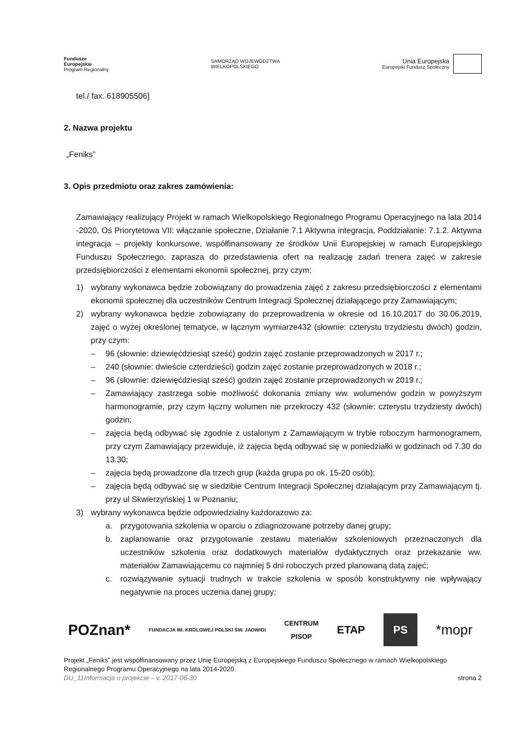Fundusze
Europejskie
Program Regionalny
SAMORZĄD WOJEWÓDZTWA
WIELKOPOLSKIEGO
Unia Europejska
Europejski Fundusz Społeczny
tel./ fax. 618905506]
2. Nazwa projektu
„Feniks”
3. Opis przedmiotu oraz zakres zamówienia:
Zamawiający realizujący Projekt w ramach Wielkopolskiego Regionalnego Programu Operacyjnego na lata 2014 -2020, Oś Priorytetowa VII: włączanie społeczne, Działanie 7.1 Aktywna integracja, Poddziałanie: 7.1.2. Aktywna integracja – projekty konkursowe, współfinansowany ze środków Unii Europejskiej w ramach Europejskiego Funduszu Społecznego, zaprasza do przedstawienia ofert na realizację zadań trenera zajęć w zakresie przedsiębiorczości z elementami ekonomii społecznej, przy czym:
1) wybrany wykonawca będzie zobowiązany do prowadzenia zajęć z zakresu przedsiębiorczości z elementami ekonomii społecznej dla uczestników Centrum Integracji Społecznej działającego przy Zamawiającym;
2) wybrany wykonawca będzie zobowiązany do przeprowadzenia w okresie od 16.10.2017 do 30.06.2019, zajęć o wyżej określonej tematyce, w łącznym wymiarze432 (słownie: czterystu trzydziestu dwóch) godzin, przy czym:
– 96 (słownie: dziewięćdziesiąt sześć) godzin zajęć zostanie przeprowadzonych w 2017 r.;
– 240 (słownie: dwieście czterdzieści) godzin zajęć zostanie przeprowadzonych w 2018 r.;
– 96 (słownie: dziewięćdziesiąt sześć) godzin zajęć zostanie przeprowadzonych w 2019 r.;
– Zamawiający zastrzega sobie możliwość dokonania zmiany ww. wolumenów godzin w powyższym harmonogramie, przy czym łączny wolumen nie przekroczy 432 (słownie: czterystu trzydziesty dwóch) godzin;
– zajęcia będą odbywać się zgodnie z ustalonym z Zamawiającym w trybie roboczym harmonogramem, przy czym Zamawiający przewiduje, iż zajęcia będą odbywać się w poniedziałki w godzinach od 7.30 do 13.30;
– zajęcia będą prowadzone dla trzech grup (każda grupa po ok. 15-20 osób);
– zajęcia będą odbywać się w siedzibie Centrum Integracji Społecznej działającym przy Zamawiającym tj. przy ul Skwierzyńskiej 1 w Poznaniu;
3) wybrany wykonawca będzie odpowiedzialny każdorazowo za:
a. przygotowania szkolenia w oparciu o zdiagnozowane potrzeby danej grupy;
b. zaplanowanie oraz przygotowanie zestawu materiałów szkoleniowych przeznaczonych dla uczestników szkolenia oraz dodatkowych materiałów dydaktycznych oraz przekazanie ww. materiałów Zamawiającemu co najmniej 5 dni roboczych przed planowaną datą zajęć;
c. rozwiązywanie sytuacji trudnych w trakcie szkolenia w sposób konstruktywny nie wpływający negatywnie na proces uczenia danej grupy;
POZnan* FUNDACJA IM. KRÓLOWEJ POLSKI ŚW. JADWIGI CENTRUM
PISOP ETAP PS *mopr
Projekt „Feniks” jest współfinansowany przez Unię Europejską z Europejskiego Funduszu Społecznego w ramach Wielkopolskiego Regionalnego Programu Operacyjnego na lata 2014-2020.
DU_11Informacja o projekcie – v. 2017-06-30 strona 2